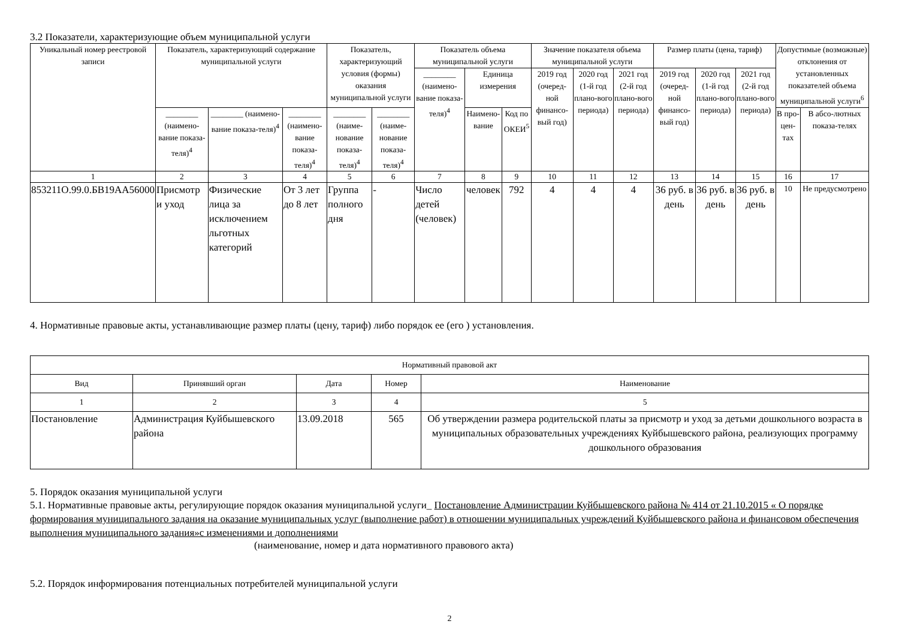3.2 Показатели, характеризующие объем муниципальной услуги
| Уникальный номер реестровой записи | Показатель, характеризующий содержание муниципальной услуги | | | Показатель, характеризующий условия (формы) оказания муниципальной услуги | | Показатель объема муниципальной услуги | | | Значение показателя объема муниципальной услуги | | | Размер платы (цена, тариф) | | | Допустимые (возможные) отклонения от установленных показателей объема муниципальной услуги<sup>6</sup> | |
| --- | --- | --- | --- | --- | --- | --- | --- | --- | --- | --- | --- | --- | --- | --- | --- | --- |
| | | | | | | ________ (наимено-вание показа-теля)<sup>4</sup> | Единица измерения | | 2019 год (очеред-ной финансо-вый год) | 2020 год (1-й год плано-вого периода) | 2021 год (2-й год плано-вого периода) | 2019 год (очеред-ной финансо-вый год) | 2020 год (1-й год плано-вого периода) | 2021 год (2-й год плано-вого периода) | | |
| | ________ (наимено-вание показа-теля)<sup>4</sup> | ________ (наимено-вание показа-теля)<sup>4</sup> | ________ (наимено-вание показа-теля)<sup>4</sup> | ________ (наиме-нование показа-теля)<sup>4</sup> | ________ (наиме-нование показа-теля)<sup>4</sup> | | Наимено-вание | Код по ОКЕИ<sup>5</sup> | | | | | | | В про-цен-тах | В абсо-лютных показа-телях |
| 1 | 2 | 3 | 4 | 5 | 6 | 7 | 8 | 9 | 10 | 11 | 12 | 13 | 14 | 15 | 16 | 17 |
| 853211О.99.0.БВ19АА56000 | Присмотр и уход | Физические лица за исключением льготных категорий | От 3 лет до 8 лет | Группа полного дня | - | Число детей (человек) | человек | 792 | 4 | 4 | 4 | 36 руб. в день | 36 руб. в день | 36 руб. в день | 10 | Не предусмотрено |
4. Нормативные правовые акты, устанавливающие размер платы (цену, тариф) либо порядок ее (его ) установления.
| Нормативный правовой акт | | | | |
| --- | --- | --- | --- | --- |
| Вид | Принявший орган | Дата | Номер | Наименование |
| 1 | 2 | 3 | 4 | 5 |
| Постановление | Администрация Куйбышевского района | 13.09.2018 | 565 | Об утверждении размера родительской платы за присмотр и уход за детьми дошкольного возраста в муниципальных образовательных учреждениях Куйбышевского района, реализующих программу дошкольного образования |
5. Порядок оказания муниципальной услуги
5.1. Нормативные правовые акты, регулирующие порядок оказания муниципальной услуги_ Постановление Администрации Куйбышевского района № 414 от 21.10.2015 « О порядке формирования муниципального задания на оказание муниципальных услуг (выполнение работ) в отношении муниципальных учреждений Куйбышевского района и финансовом обеспечения выполнения муниципального задания»с изменениями и дополнениями
(наименование, номер и дата нормативного правового акта)
5.2. Порядок информирования потенциальных потребителей муниципальной услуги
2